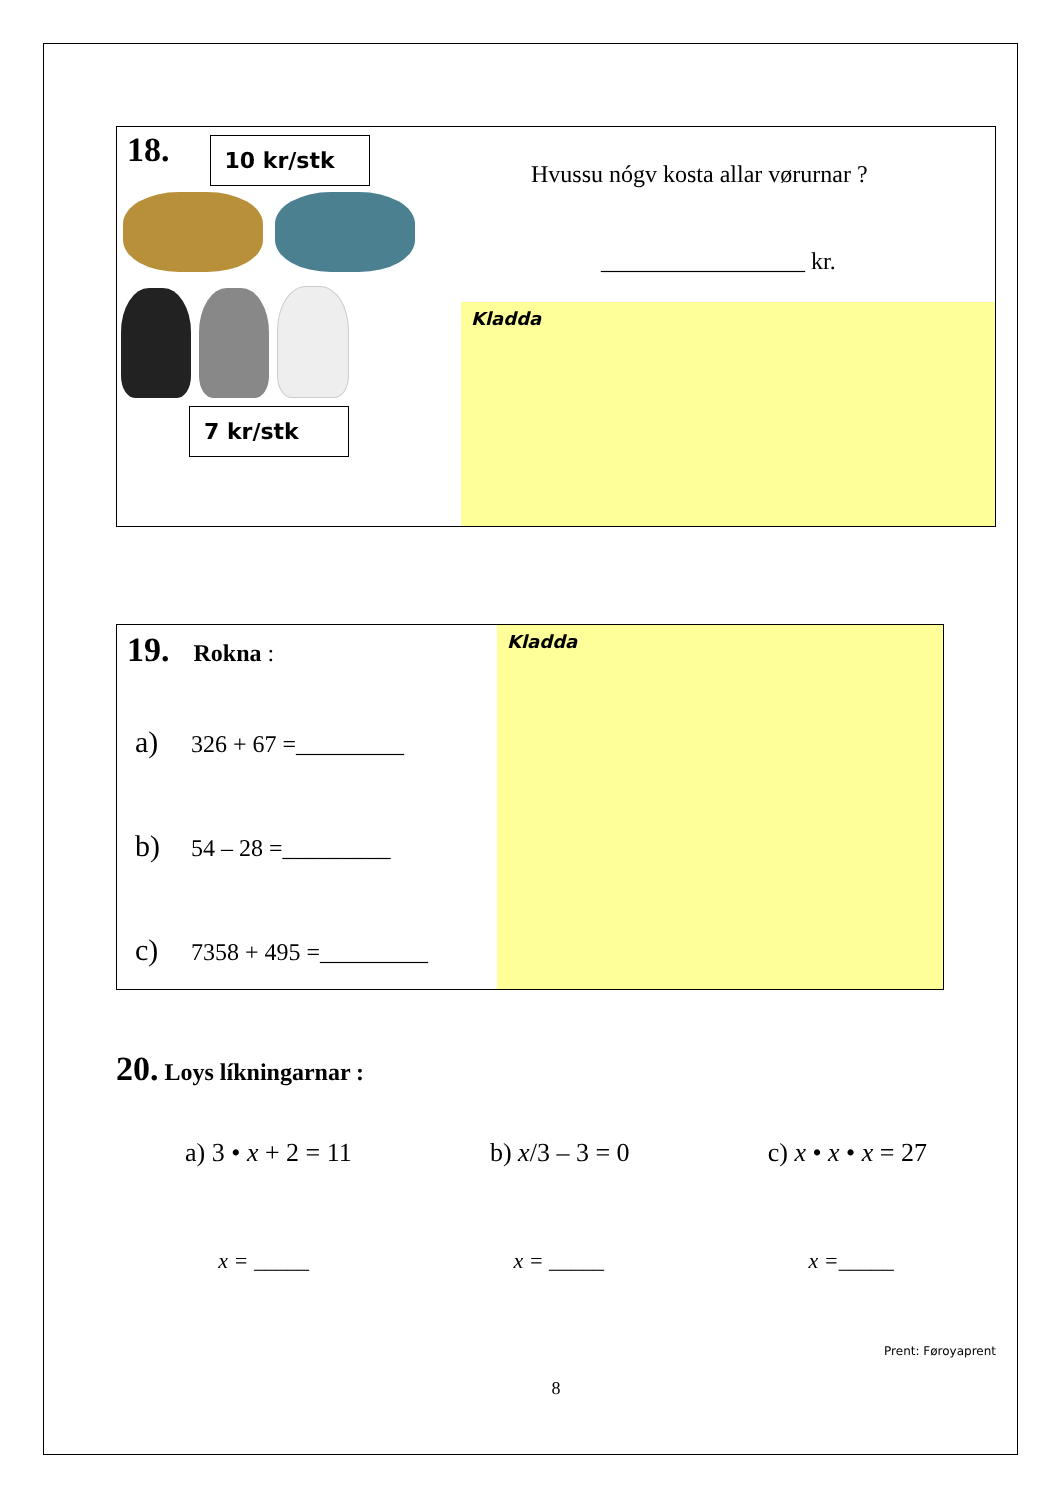18. 10 kr/stk
7 kr/stk
Hvussu nógv kosta allar vørurnar ?
_________________ kr.
Kladda
19. Rokna :
a) 326 + 67 =_________
b) 54 – 28 =_________
c) 7358 + 495 =_________
Kladda
20. Loys líkningarnar :
a) 3 • x + 2 = 11 b) x/3 – 3 = 0 c) x • x • x = 27
x = _____ x = _____ x =_____
Prent: Føroyaprent
8